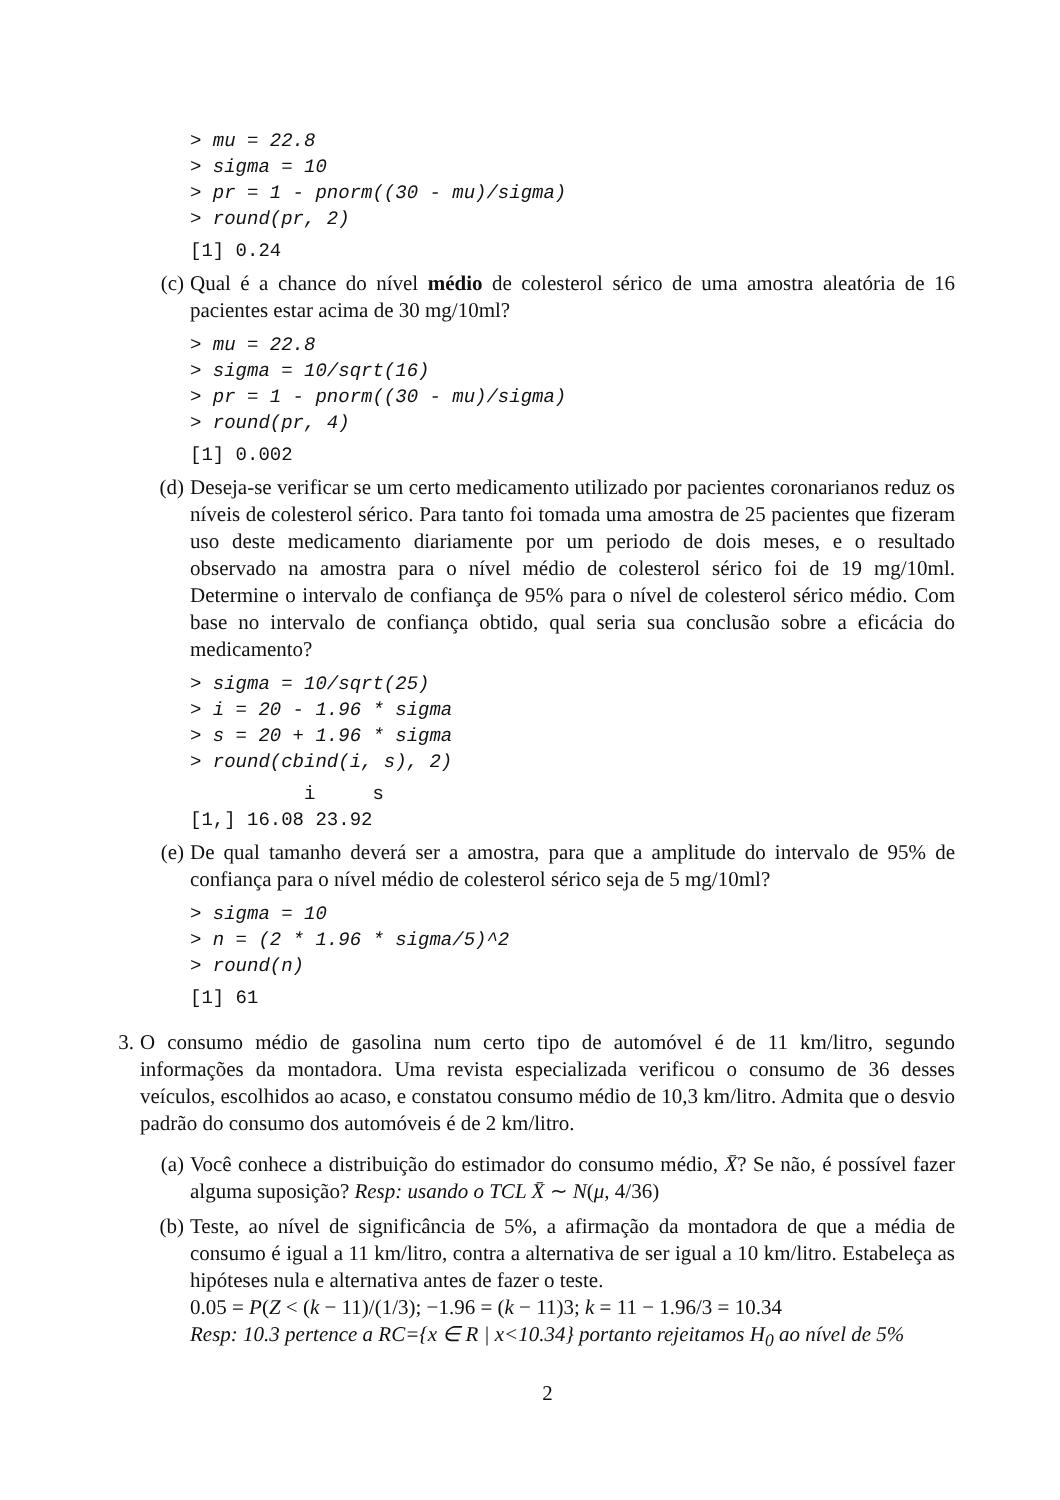> mu = 22.8 > sigma = 10 > pr = 1 - pnorm((30 - mu)/sigma) > round(pr, 2)
[1] 0.24
(c) Qual é a chance do nível médio de colesterol sérico de uma amostra aleatória de 16 pacientes estar acima de 30 mg/10ml?
> mu = 22.8 > sigma = 10/sqrt(16) > pr = 1 - pnorm((30 - mu)/sigma) > round(pr, 4)
[1] 0.002
(d) Deseja-se verificar se um certo medicamento utilizado por pacientes coronarianos reduz os níveis de colesterol sérico. Para tanto foi tomada uma amostra de 25 pacientes que fizeram uso deste medicamento diariamente por um periodo de dois meses, e o resultado observado na amostra para o nível médio de colesterol sérico foi de 19 mg/10ml. Determine o intervalo de confiança de 95% para o nível de colesterol sérico médio. Com base no intervalo de confiança obtido, qual seria sua conclusão sobre a eficácia do medicamento?
> sigma = 10/sqrt(25) > i = 20 - 1.96 * sigma > s = 20 + 1.96 * sigma > round(cbind(i, s), 2)
i s [1,] 16.08 23.92
(e) De qual tamanho deverá ser a amostra, para que a amplitude do intervalo de 95% de confiança para o nível médio de colesterol sérico seja de 5 mg/10ml?
> sigma = 10 > n = (2 * 1.96 * sigma/5)^2 > round(n)
[1] 61
3. O consumo médio de gasolina num certo tipo de automóvel é de 11 km/litro, segundo informações da montadora. Uma revista especializada verificou o consumo de 36 desses veículos, escolhidos ao acaso, e constatou consumo médio de 10,3 km/litro. Admita que o desvio padrão do consumo dos automóveis é de 2 km/litro.
(a) Você conhece a distribuição do estimador do consumo médio, X̄? Se não, é possível fazer alguma suposição? Resp: usando o TCL X̄ ∼ N(μ, 4/36)
(b) Teste, ao nível de significância de 5%, a afirmação da montadora de que a média de consumo é igual a 11 km/litro, contra a alternativa de ser igual a 10 km/litro. Estabeleça as hipóteses nula e alternativa antes de fazer o teste.
0.05 = P(Z < (k − 11)/(1/3); −1.96 = (k − 11)3; k = 11 − 1.96/3 = 10.34
Resp: 10.3 pertence a RC={x ∈ R | x<10.34} portanto rejeitamos H<sub>0</sub> ao nível de 5%
2